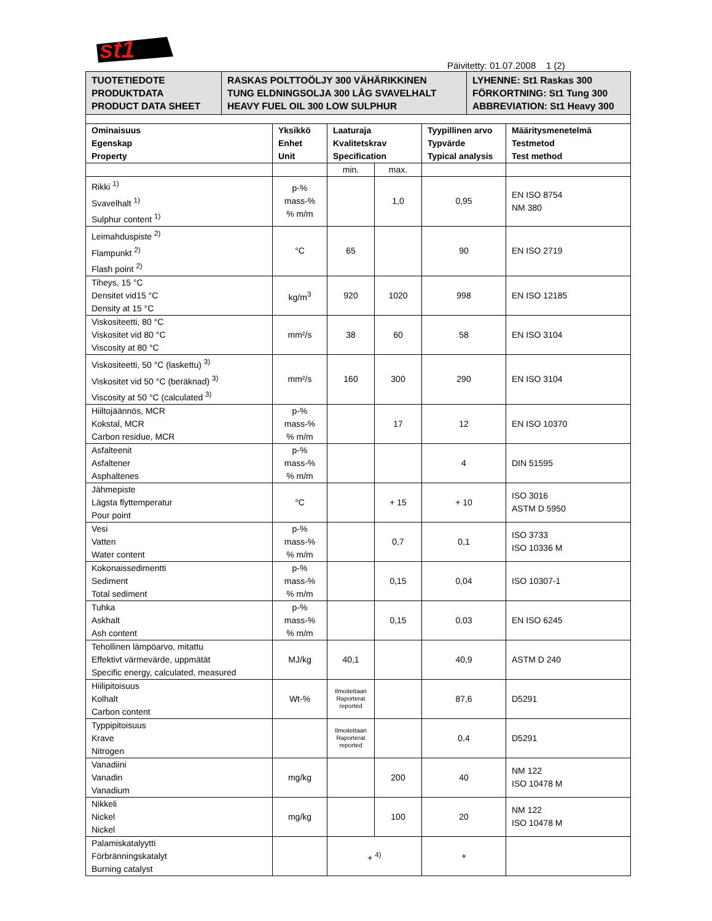st1
Päivitetty: 01.07.2008 1 (2)
| TUOTETIEDOTE PRODUKTDATA PRODUCT DATA SHEET | RASKAS POLTTOÖLJY 300 VÄHÄRIKKINEN TUNG ELDNINGSOLJA 300 LÅG SVAVELHALT HEAVY FUEL OIL 300 LOW SULPHUR | LYHENNE: St1 Raskas 300 FÖRKORTNING: St1 Tung 300 ABBREVIATION: St1 Heavy 300 |
| Ominaisuus Egenskap Property | Yksikkö Enhet Unit | Laaturaja Kvalitetskrav Specification | | Tyypillinen arvo Typvärde Typical analysis | Määritysmenetelmä Testmetod Test method |
| --- | --- | --- | --- | --- | --- |
| | | min. | max. | | |
| Rikki <sup>1)</sup> Svavelhalt <sup>1)</sup> Sulphur content <sup>1)</sup> | p-% mass-% % m/m | | 1,0 | 0,95 | EN ISO 8754 NM 380 |
| Leimahduspiste <sup>2)</sup> Flampunkt <sup>2)</sup> Flash point <sup>2)</sup> | °C | 65 | | 90 | EN ISO 2719 |
| Tiheys, 15 °C Densitet vid15 °C Density at 15 °C | kg/m<sup>3</sup> | 920 | 1020 | 998 | EN ISO 12185 |
| Viskositeetti, 80 °C Viskositet vid 80 °C Viscosity at 80 °C | mm²/s | 38 | 60 | 58 | EN ISO 3104 |
| Viskositeetti, 50 °C (laskettu) <sup>3)</sup> Viskositet vid 50 °C (beräknad) <sup>3)</sup> Viscosity at 50 °C (calculated <sup>3)</sup> | mm²/s | 160 | 300 | 290 | EN ISO 3104 |
| Hiiltojäännös, MCR Kokstal, MCR Carbon residue, MCR | p-% mass-% % m/m | | 17 | 12 | EN ISO 10370 |
| Asfalteenit Asfaltener Asphaltenes | p-% mass-% % m/m | | | 4 | DIN 51595 |
| Jähmepiste Lägsta flyttemperatur Pour point | °C | | + 15 | + 10 | ISO 3016 ASTM D 5950 |
| Vesi Vatten Water content | p-% mass-% % m/m | | 0,7 | 0,1 | ISO 3733 ISO 10336 M |
| Kokonaissedimentti Sediment Total sediment | p-% mass-% % m/m | | 0,15 | 0,04 | ISO 10307-1 |
| Tuhka Askhalt Ash content | p-% mass-% % m/m | | 0,15 | 0,03 | EN ISO 6245 |
| Tehollinen lämpöarvo, mitattu Effektivt värmevärde, uppmätät Specific energy, calculated, measured | MJ/kg | 40,1 | | 40,9 | ASTM D 240 |
| Hiilipitoisuus Kolhalt Carbon content | Wt-% | Ilmoitettaan Raporterat reported | | 87,6 | D5291 |
| Typpipitoisuus Krave Nitrogen | | Ilmoitettaan Raporterat reported | | 0,4 | D5291 |
| Vanadiini Vanadin Vanadium | mg/kg | | 200 | 40 | NM 122 ISO 10478 M |
| Nikkeli Nickel Nickel | mg/kg | | 100 | 20 | NM 122 ISO 10478 M |
| Palamiskatalyytti Förbränningskatalyt Burning catalyst | | + <sup>4)</sup> | | + | |